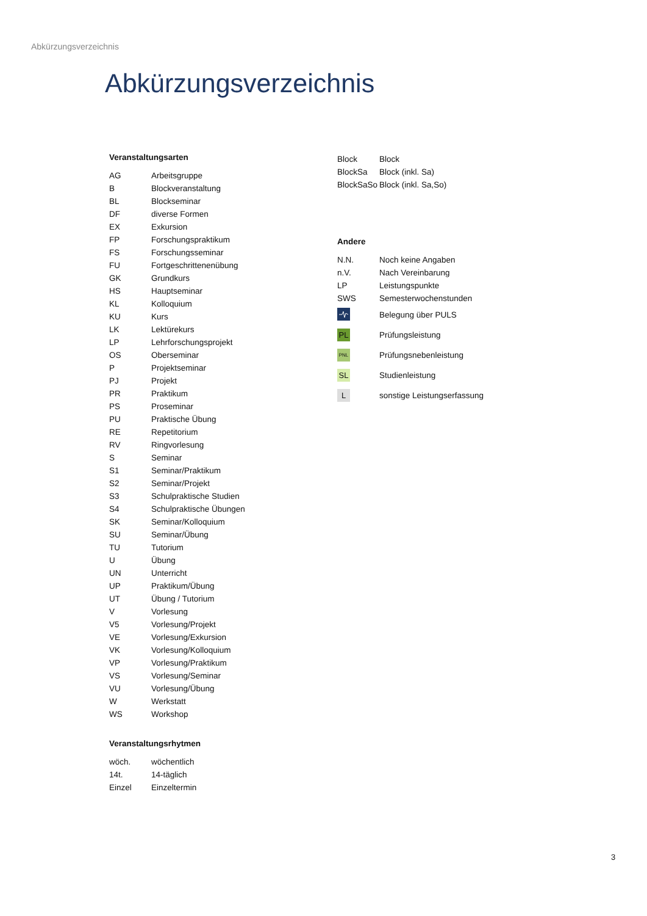Abkürzungsverzeichnis
Abkürzungsverzeichnis
Veranstaltungsarten
| AG | Arbeitsgruppe |
| B | Blockveranstaltung |
| BL | Blockseminar |
| DF | diverse Formen |
| EX | Exkursion |
| FP | Forschungspraktikum |
| FS | Forschungsseminar |
| FU | Fortgeschrittenenübung |
| GK | Grundkurs |
| HS | Hauptseminar |
| KL | Kolloquium |
| KU | Kurs |
| LK | Lektürekurs |
| LP | Lehrforschungsprojekt |
| OS | Oberseminar |
| P | Projektseminar |
| PJ | Projekt |
| PR | Praktikum |
| PS | Proseminar |
| PU | Praktische Übung |
| RE | Repetitorium |
| RV | Ringvorlesung |
| S | Seminar |
| S1 | Seminar/Praktikum |
| S2 | Seminar/Projekt |
| S3 | Schulpraktische Studien |
| S4 | Schulpraktische Übungen |
| SK | Seminar/Kolloquium |
| SU | Seminar/Übung |
| TU | Tutorium |
| U | Übung |
| UN | Unterricht |
| UP | Praktikum/Übung |
| UT | Übung / Tutorium |
| V | Vorlesung |
| V5 | Vorlesung/Projekt |
| VE | Vorlesung/Exkursion |
| VK | Vorlesung/Kolloquium |
| VP | Vorlesung/Praktikum |
| VS | Vorlesung/Seminar |
| VU | Vorlesung/Übung |
| W | Werkstatt |
| WS | Workshop |
Veranstaltungsrhytmen
| wöch. | wöchentlich |
| 14t. | 14-täglich |
| Einzel | Einzeltermin |
| Block | Block |
| BlockSa | Block (inkl. Sa) |
| BlockSaSo | Block (inkl. Sa,So) |
Andere
| N.N. | Noch keine Angaben |
| n.V. | Nach Vereinbarung |
| LP | Leistungspunkte |
| SWS | Semesterwochenstunden |
| | Belegung über PULS |
| PL | Prüfungsleistung |
| PNL | Prüfungsnebenleistung |
| SL | Studienleistung |
| L | sonstige Leistungserfassung |
3